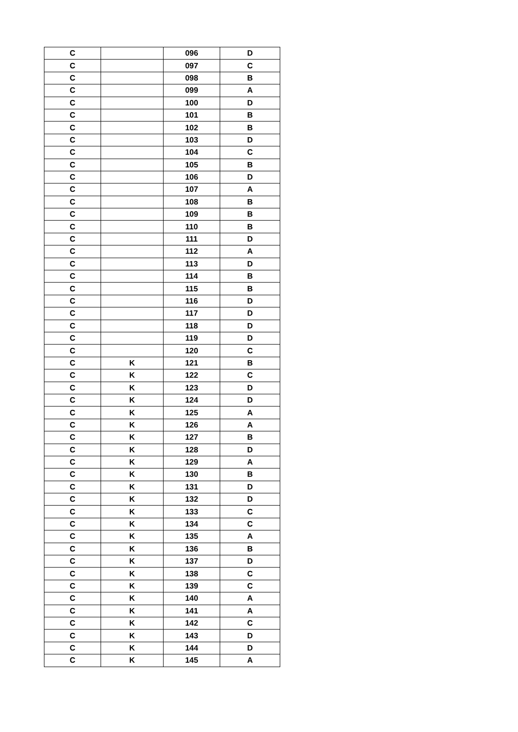| C | | 096 | D |
| C | | 097 | C |
| C | | 098 | B |
| C | | 099 | A |
| C | | 100 | D |
| C | | 101 | B |
| C | | 102 | B |
| C | | 103 | D |
| C | | 104 | C |
| C | | 105 | B |
| C | | 106 | D |
| C | | 107 | A |
| C | | 108 | B |
| C | | 109 | B |
| C | | 110 | B |
| C | | 111 | D |
| C | | 112 | A |
| C | | 113 | D |
| C | | 114 | B |
| C | | 115 | B |
| C | | 116 | D |
| C | | 117 | D |
| C | | 118 | D |
| C | | 119 | D |
| C | | 120 | C |
| C | K | 121 | B |
| C | K | 122 | C |
| C | K | 123 | D |
| C | K | 124 | D |
| C | K | 125 | A |
| C | K | 126 | A |
| C | K | 127 | B |
| C | K | 128 | D |
| C | K | 129 | A |
| C | K | 130 | B |
| C | K | 131 | D |
| C | K | 132 | D |
| C | K | 133 | C |
| C | K | 134 | C |
| C | K | 135 | A |
| C | K | 136 | B |
| C | K | 137 | D |
| C | K | 138 | C |
| C | K | 139 | C |
| C | K | 140 | A |
| C | K | 141 | A |
| C | K | 142 | C |
| C | K | 143 | D |
| C | K | 144 | D |
| C | K | 145 | A |